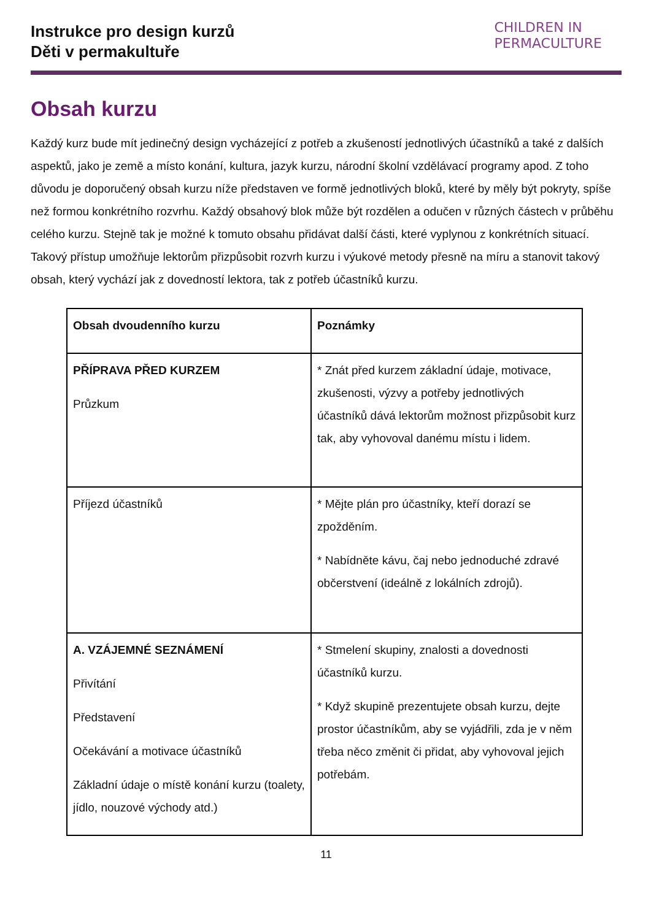Instrukce pro design kurzů
Děti v permakultuře
CHILDREN IN
PERMACULTURE
Obsah kurzu
Každý kurz bude mít jedinečný design vycházející z potřeb a zkušeností jednotlivých účastníků a také z dalších aspektů, jako je země a místo konání, kultura, jazyk kurzu, národní školní vzdělávací programy apod. Z toho důvodu je doporučený obsah kurzu níže představen ve formě jednotlivých bloků, které by měly být pokryty, spíše než formou konkrétního rozvrhu. Každý obsahový blok může být rozdělen a odučen v různých částech v průběhu celého kurzu. Stejně tak je možné k tomuto obsahu přidávat další části, které vyplynou z konkrétních situací. Takový přístup umožňuje lektorům přizpůsobit rozvrh kurzu i výukové metody přesně na míru a stanovit takový obsah, který vychází jak z dovedností lektora, tak z potřeb účastníků kurzu.
| Obsah dvoudenního kurzu | Poznámky |
| --- | --- |
| PŘÍPRAVA PŘED KURZEM Průzkum | * Znát před kurzem základní údaje, motivace, zkušenosti, výzvy a potřeby jednotlivých účastníků dává lektorům možnost přizpůsobit kurz tak, aby vyhovoval danému místu i lidem. |
| Příjezd účastníků | * Mějte plán pro účastníky, kteří dorazí se zpožděním. * Nabídněte kávu, čaj nebo jednoduché zdravé občerstvení (ideálně z lokálních zdrojů). |
| A. VZÁJEMNÉ SEZNÁMENÍ Přivítání Představení Očekávání a motivace účastníků Základní údaje o místě konání kurzu (toalety, jídlo, nouzové východy atd.) | * Stmelení skupiny, znalosti a dovednosti účastníků kurzu. * Když skupině prezentujete obsah kurzu, dejte prostor účastníkům, aby se vyjádřili, zda je v něm třeba něco změnit či přidat, aby vyhovoval jejich potřebám. |
11